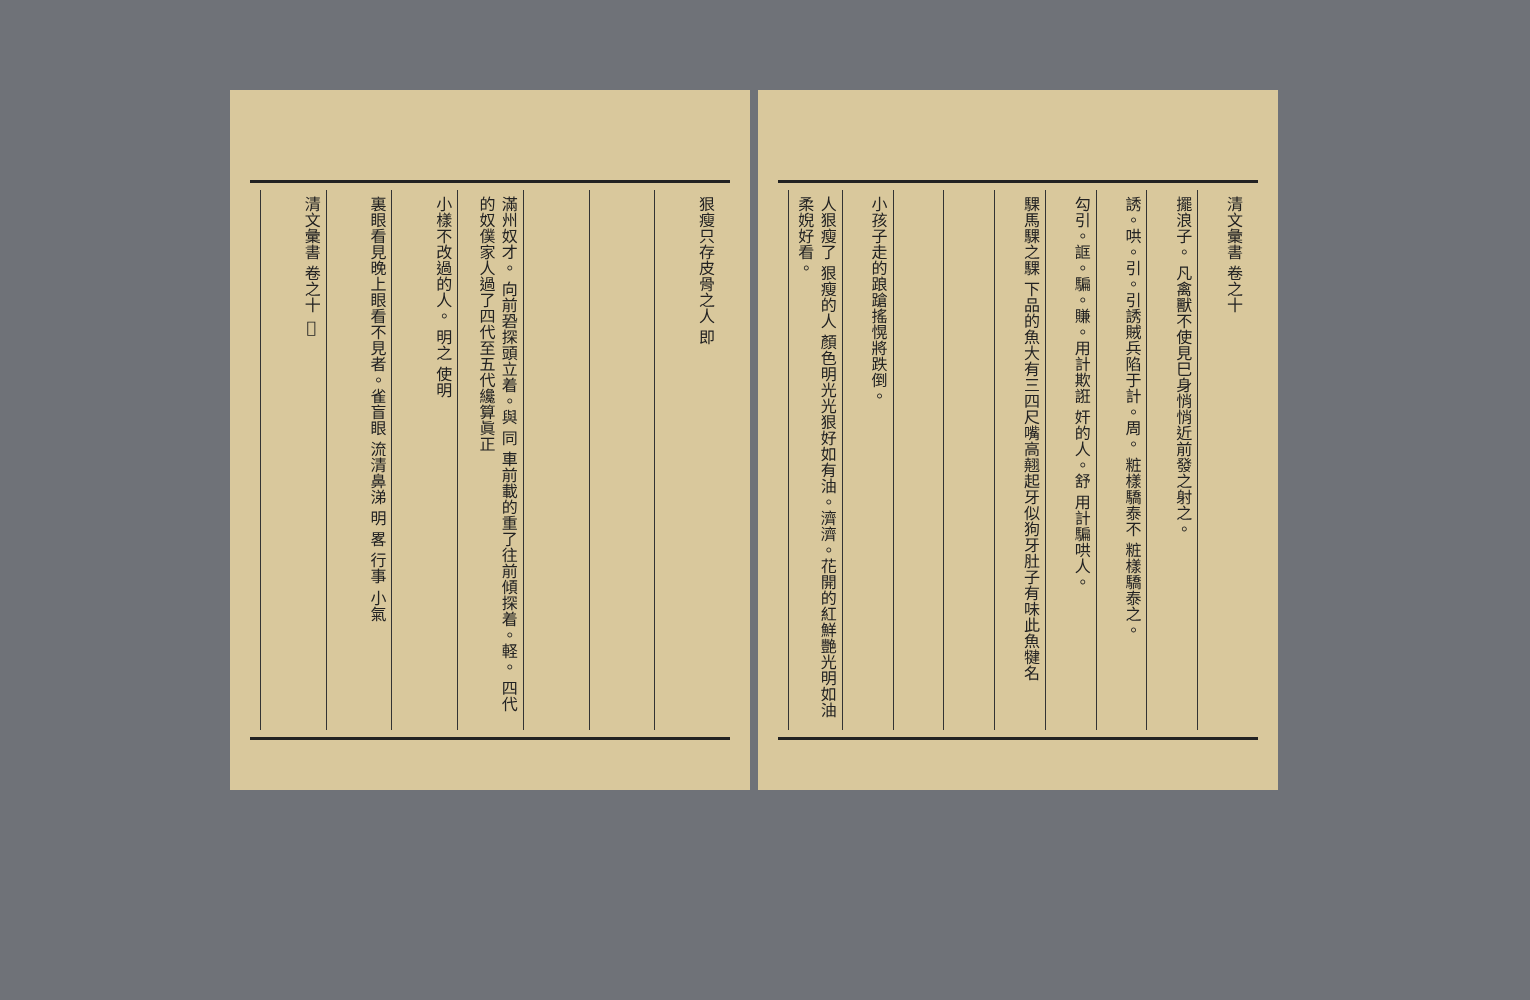狠瘦只存皮骨之人 即
滿州奴才。 向前䂬探頭立着。與 同 車前載的重了往前傾探着。軽。 四代的奴僕家人過了四代至五代纔算眞正
小樣不改過的人。 明之 使明
裏眼看見晚上眼看不見者。雀盲眼 流清鼻涕 明 畧 行事 小氣
清文彙書 卷之十 𦍒
清文彙書 卷之十
擺浪子。 凡禽獸不使見巳身悄悄近前發之射之。
誘。哄。引。引誘賊兵陷于計。周。 粧樣驕泰不 粧樣驕泰之。
勾引。誆。騙。賺。用計欺誑 奸的人。舒 用計騙哄人。
騍馬騍之騍 下品的魚大有三四尺嘴高翹起牙似狗牙肚子有味此魚犍名
小孩子走的踉蹌搖愰將跌倒。
人狠瘦了 狠瘦的人 顏色明光光狠好如有油。濟濟。花開的紅鮮艷光明如油柔婗好看。